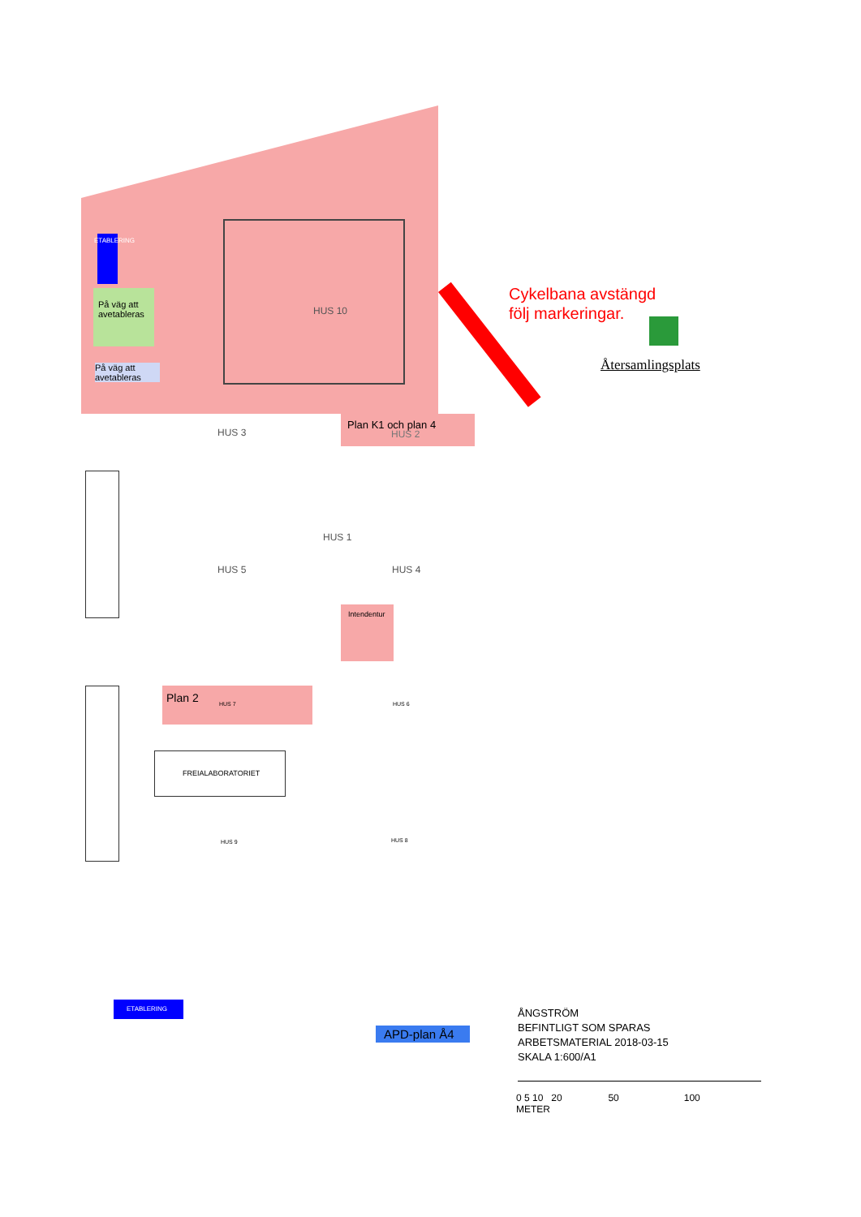ETABLERING
På väg att avetableras
På väg att avetableras
HUS 10
Cykelbana avstängd
följ markeringar.
Återsamlingsplats
HUS 3
Plan K1 och plan 4
HUS 2
HUS 1
HUS 5 HUS 4
Intendentur
Plan 2 HUS 7 HUS 6
FREIALABORATORIET
HUS 9 HUS 8
ETABLERING
APD-plan Å4
ÅNGSTRÖM
BEFINTLIGT SOM SPARAS
ARBETSMATERIAL 2018-03-15
SKALA 1:600/A1
0 5 10 20 50 100
METER